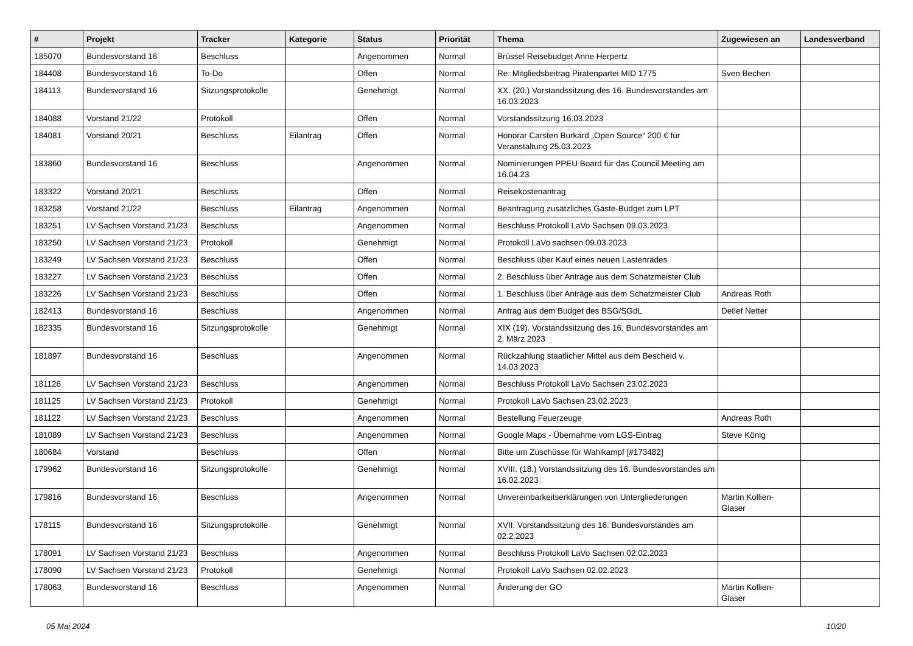| # | Projekt | Tracker | Kategorie | Status | Priorität | Thema | Zugewiesen an | Landesverband |
| --- | --- | --- | --- | --- | --- | --- | --- | --- |
| 185070 | Bundesvorstand 16 | Beschluss | | Angenommen | Normal | Brüssel Reisebudget Anne Herpertz | | |
| 184408 | Bundesvorstand 16 | To-Do | | Offen | Normal | Re: Mitgliedsbeitrag Piratenpartei MID 1775 | Sven Bechen | |
| 184113 | Bundesvorstand 16 | Sitzungsprotokolle | | Genehmigt | Normal | XX. (20.) Vorstandssitzung des 16. Bundesvorstandes am 16.03.2023 | | |
| 184088 | Vorstand 21/22 | Protokoll | | Offen | Normal | Vorstandssitzung 16.03.2023 | | |
| 184081 | Vorstand 20/21 | Beschluss | Eilantrag | Offen | Normal | Honorar Carsten Burkard „Open Source“ 200 € für Veranstaltung 25.03.2023 | | |
| 183860 | Bundesvorstand 16 | Beschluss | | Angenommen | Normal | Nominierungen PPEU Board für das Council Meeting am 16.04.23 | | |
| 183322 | Vorstand 20/21 | Beschluss | | Offen | Normal | Reisekostenantrag | | |
| 183258 | Vorstand 21/22 | Beschluss | Eilantrag | Angenommen | Normal | Beantragung zusätzliches Gäste-Budget zum LPT | | |
| 183251 | LV Sachsen Vorstand 21/23 | Beschluss | | Angenommen | Normal | Beschluss Protokoll LaVo Sachsen 09.03.2023 | | |
| 183250 | LV Sachsen Vorstand 21/23 | Protokoll | | Genehmigt | Normal | Protokoll LaVo sachsen 09.03.2023 | | |
| 183249 | LV Sachsen Vorstand 21/23 | Beschluss | | Offen | Normal | Beschluss über Kauf eines neuen Lastenrades | | |
| 183227 | LV Sachsen Vorstand 21/23 | Beschluss | | Offen | Normal | 2. Beschluss über Anträge aus dem Schatzmeister Club | | |
| 183226 | LV Sachsen Vorstand 21/23 | Beschluss | | Offen | Normal | 1. Beschluss über Anträge aus dem Schatzmeister Club | Andreas Roth | |
| 182413 | Bundesvorstand 16 | Beschluss | | Angenommen | Normal | Antrag aus dem Budget des BSG/SGdL | Detlef Netter | |
| 182335 | Bundesvorstand 16 | Sitzungsprotokolle | | Genehmigt | Normal | XIX (19). Vorstandssitzung des 16. Bundesvorstandes am 2. März 2023 | | |
| 181897 | Bundesvorstand 16 | Beschluss | | Angenommen | Normal | Rückzahlung staatlicher Mittel aus dem Bescheid v. 14.03.2023 | | |
| 181126 | LV Sachsen Vorstand 21/23 | Beschluss | | Angenommen | Normal | Beschluss Protokoll LaVo Sachsen 23.02.2023 | | |
| 181125 | LV Sachsen Vorstand 21/23 | Protokoll | | Genehmigt | Normal | Protokoll LaVo Sachsen 23.02.2023 | | |
| 181122 | LV Sachsen Vorstand 21/23 | Beschluss | | Angenommen | Normal | Bestellung Feuerzeuge | Andreas Roth | |
| 181089 | LV Sachsen Vorstand 21/23 | Beschluss | | Angenommen | Normal | Google Maps - Übernahme vom LGS-Eintrag | Steve König | |
| 180684 | Vorstand | Beschluss | | Offen | Normal | Bitte um Zuschüsse für Wahlkampf [#173482] | | |
| 179962 | Bundesvorstand 16 | Sitzungsprotokolle | | Genehmigt | Normal | XVIII. (18.) Vorstandssitzung des 16. Bundesvorstandes am 16.02.2023 | | |
| 179816 | Bundesvorstand 16 | Beschluss | | Angenommen | Normal | Unvereinbarkeitserklärungen von Untergliederungen | Martin Kollien-Glaser | |
| 178115 | Bundesvorstand 16 | Sitzungsprotokolle | | Genehmigt | Normal | XVII. Vorstandssitzung des 16. Bundesvorstandes am 02.2.2023 | | |
| 178091 | LV Sachsen Vorstand 21/23 | Beschluss | | Angenommen | Normal | Beschluss Protokoll LaVo Sachsen 02.02.2023 | | |
| 178090 | LV Sachsen Vorstand 21/23 | Protokoll | | Genehmigt | Normal | Protokoll LaVo Sachsen 02.02.2023 | | |
| 178063 | Bundesvorstand 16 | Beschluss | | Angenommen | Normal | Änderung der GO | Martin Kollien-Glaser | |
05 Mai 2024 10/20